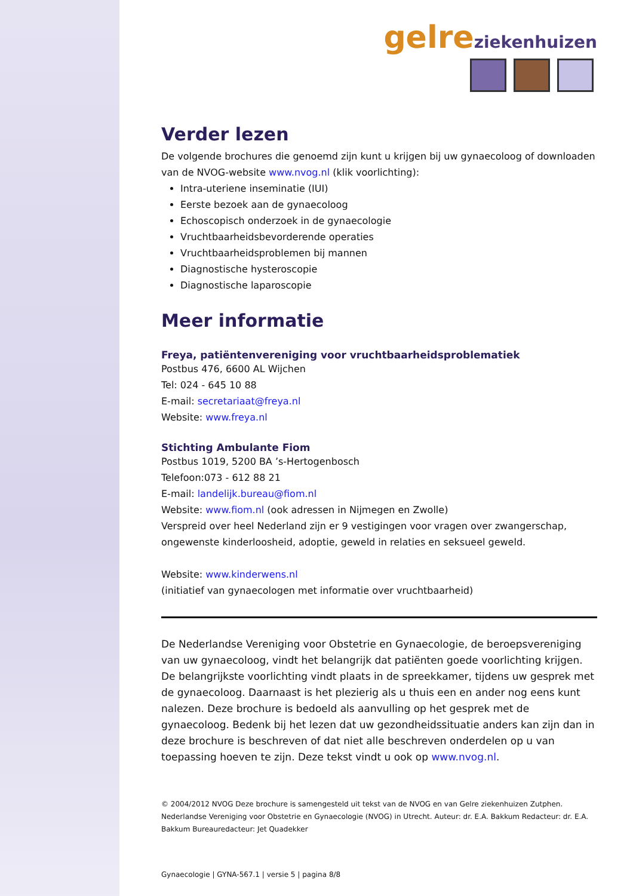gelre ziekenhuizen
Verder lezen
De volgende brochures die genoemd zijn kunt u krijgen bij uw gynaecoloog of downloaden van de NVOG-website www.nvog.nl (klik voorlichting):
Intra-uteriene inseminatie (IUI)
Eerste bezoek aan de gynaecoloog
Echoscopisch onderzoek in de gynaecologie
Vruchtbaarheidsbevorderende operaties
Vruchtbaarheidsproblemen bij mannen
Diagnostische hysteroscopie
Diagnostische laparoscopie
Meer informatie
Freya, patiëntenvereniging voor vruchtbaarheidsproblematiek
Postbus 476, 6600 AL Wijchen
Tel: 024 - 645 10 88
E-mail: secretariaat@freya.nl
Website: www.freya.nl
Stichting Ambulante Fiom
Postbus 1019, 5200 BA ’s-Hertogenbosch
Telefoon:073 - 612 88 21
E-mail: landelijk.bureau@fiom.nl
Website: www.fiom.nl (ook adressen in Nijmegen en Zwolle)
Verspreid over heel Nederland zijn er 9 vestigingen voor vragen over zwangerschap, ongewenste kinderloosheid, adoptie, geweld in relaties en seksueel geweld.
Website: www.kinderwens.nl
(initiatief van gynaecologen met informatie over vruchtbaarheid)
De Nederlandse Vereniging voor Obstetrie en Gynaecologie, de beroepsvereniging van uw gynaecoloog, vindt het belangrijk dat patiënten goede voorlichting krijgen. De belangrijkste voorlichting vindt plaats in de spreekkamer, tijdens uw gesprek met de gynaecoloog. Daarnaast is het plezierig als u thuis een en ander nog eens kunt nalezen. Deze brochure is bedoeld als aanvulling op het gesprek met de gynaecoloog. Bedenk bij het lezen dat uw gezondheidssituatie anders kan zijn dan in deze brochure is beschreven of dat niet alle beschreven onderdelen op u van toepassing hoeven te zijn. Deze tekst vindt u ook op www.nvog.nl.
© 2004/2012 NVOG Deze brochure is samengesteld uit tekst van de NVOG en van Gelre ziekenhuizen Zutphen. Nederlandse Vereniging voor Obstetrie en Gynaecologie (NVOG) in Utrecht. Auteur: dr. E.A. Bakkum Redacteur: dr. E.A. Bakkum Bureauredacteur: Jet Quadekker
Gynaecologie | GYNA-567.1 | versie 5 | pagina 8/8